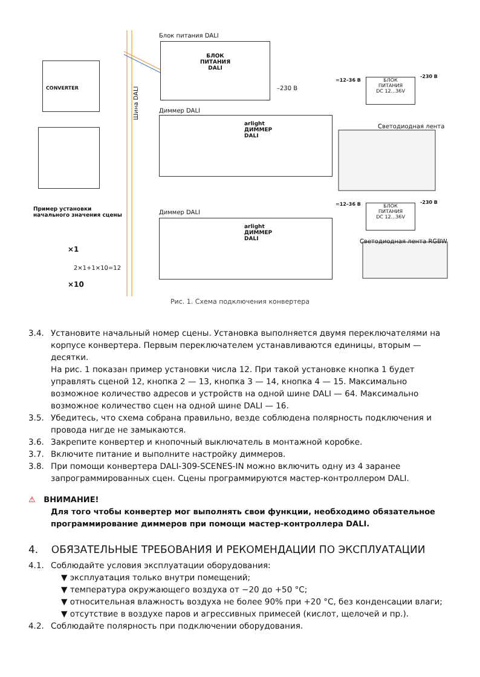Блок питания DALI
БЛОК
ПИТАНИЯ
DALI
–230 В
CONVERTER
Шина DALI
Диммер DALI
arlight
ДИММЕР
DALI
=12–36 В
БЛОК
ПИТАНИЯ
DC 12...36V
-230 В
Светодиодная лента
Пример установки
начального значения сцены
Диммер DALI
arlight
ДИММЕР
DALI
=12–36 В
БЛОК
ПИТАНИЯ
DC 12...36V
-230 В
Светодиодная лента RGBW
×1
2×1+1×10=12
×10
Рис. 1. Схема подключения конвертера
3.4. Установите начальный номер сцены. Установка выполняется двумя переключателями на корпусе конвертера. Первым переключателем устанавливаются единицы, вторым — десятки.
На рис. 1 показан пример установки числа 12. При такой установке кнопка 1 будет управлять сценой 12, кнопка 2 — 13, кнопка 3 — 14, кнопка 4 — 15. Максимально возможное количество адресов и устройств на одной шине DALI — 64. Максимально возможное количество сцен на одной шине DALI — 16.
3.5. Убедитесь, что схема собрана правильно, везде соблюдена полярность подключения и провода нигде не замыкаются.
3.6. Закрепите конвертер и кнопочный выключатель в монтажной коробке.
3.7. Включите питание и выполните настройку диммеров.
3.8. При помощи конвертера DALI-309-SCENES-IN можно включить одну из 4 заранее запрограммированных сцен. Сцены программируются мастер-контроллером DALI.
⚠ ВНИМАНИЕ!
Для того чтобы конвертер мог выполнять свои функции, необходимо обязательное программирование диммеров при помощи мастер-контроллера DALI.
4. ОБЯЗАТЕЛЬНЫЕ ТРЕБОВАНИЯ И РЕКОМЕНДАЦИИ ПО ЭКСПЛУАТАЦИИ
4.1. Соблюдайте условия эксплуатации оборудования:
▼ эксплуатация только внутри помещений;
▼ температура окружающего воздуха от −20 до +50 °С;
▼ относительная влажность воздуха не более 90% при +20 °С, без конденсации влаги;
▼ отсутствие в воздухе паров и агрессивных примесей (кислот, щелочей и пр.).
4.2. Соблюдайте полярность при подключении оборудования.